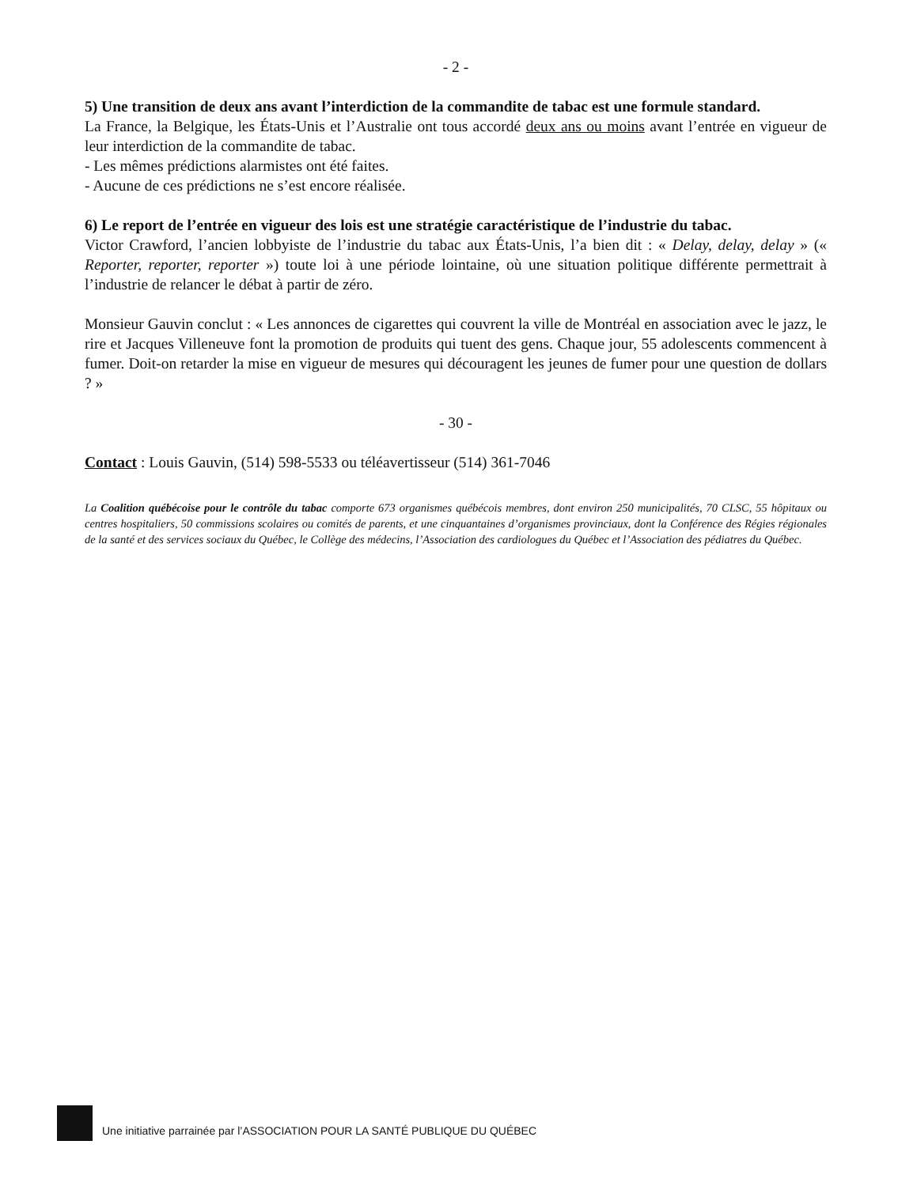- 2 -
5) Une transition de deux ans avant l’interdiction de la commandite de tabac est une formule standard.
La France, la Belgique, les États-Unis et l’Australie ont tous accordé deux ans ou moins avant l’entrée en vigueur de leur interdiction de la commandite de tabac.
- Les mêmes prédictions alarmistes ont été faites.
- Aucune de ces prédictions ne s’est encore réalisée.
6) Le report de l’entrée en vigueur des lois est une stratégie caractéristique de l’industrie du tabac.
Victor Crawford, l’ancien lobbyiste de l’industrie du tabac aux États-Unis, l’a bien dit : « Delay, delay, delay » (« Reporter, reporter, reporter ») toute loi à une période lointaine, où une situation politique différente permettrait à l’industrie de relancer le débat à partir de zéro.
Monsieur Gauvin conclut : « Les annonces de cigarettes qui couvrent la ville de Montréal en association avec le jazz, le rire et Jacques Villeneuve font la promotion de produits qui tuent des gens. Chaque jour, 55 adolescents commencent à fumer. Doit-on retarder la mise en vigueur de mesures qui découragent les jeunes de fumer pour une question de dollars ? »
- 30 -
Contact : Louis Gauvin, (514) 598-5533 ou téléavertisseur (514) 361-7046
La Coalition québécoise pour le contrôle du tabac comporte 673 organismes québécois membres, dont environ 250 municipalités, 70 CLSC, 55 hôpitaux ou centres hospitaliers, 50 commissions scolaires ou comités de parents, et une cinquantaines d’organismes provinciaux, dont la Conférence des Régies régionales de la santé et des services sociaux du Québec, le Collège des médecins, l’Association des cardiologues du Québec et l’Association des pédiatres du Québec.
Une initiative parrainée par l’ASSOCIATION POUR LA SANTÉ PUBLIQUE DU QUÉBEC